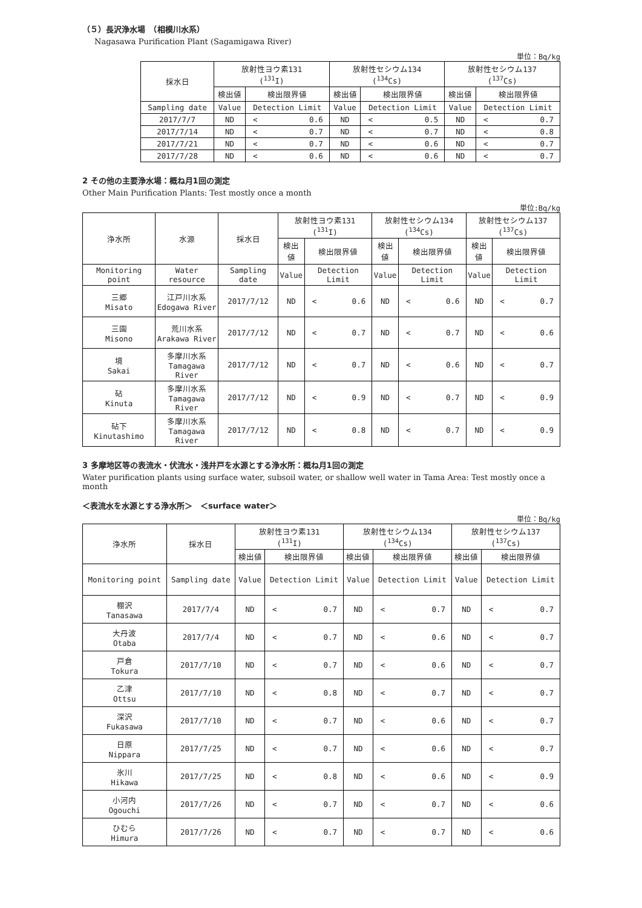（５）長沢浄水場　（相模川水系）
Nagasawa Purification Plant (Sagamigawa River)
単位：Bq/kg
| 採水日 | 放射性ヨウ素131 (<sup>131</sup>I) | | | 放射性セシウム134 (<sup>134</sup>Cs) | | | 放射性セシウム137 (<sup>137</sup>Cs) | | |
| --- | --- | --- | --- | --- | --- | --- | --- | --- | --- |
| | 検出値 | 検出限界値 | | 検出値 | 検出限界値 | | 検出値 | 検出限界値 | |
| Sampling date | Value | Detection Limit | | Value | Detection Limit | | Value | Detection Limit | |
| 2017/7/7 | ND | < | 0.6 | ND | < | 0.5 | ND | < | 0.7 |
| 2017/7/14 | ND | < | 0.7 | ND | < | 0.7 | ND | < | 0.8 |
| 2017/7/21 | ND | < | 0.7 | ND | < | 0.6 | ND | < | 0.7 |
| 2017/7/28 | ND | < | 0.6 | ND | < | 0.6 | ND | < | 0.7 |
2 その他の主要浄水場：概ね月1回の測定
Other Main Purification Plants: Test mostly once a month
単位:Bq/kg
| 浄水所 | 水源 | 採水日 | 放射性ヨウ素131 (<sup>131</sup>I) | | | 放射性セシウム134 (<sup>134</sup>Cs) | | | 放射性セシウム137 (<sup>137</sup>Cs) | | |
| --- | --- | --- | --- | --- | --- | --- | --- | --- | --- | --- | --- |
| | | | 検出値 | 検出限界値 | | 検出値 | 検出限界値 | | 検出値 | 検出限界値 | |
| Monitoring point | Water resource | Sampling date | Value | Detection Limit | | Value | Detection Limit | | Value | Detection Limit | |
| 三郷 Misato | 江戸川水系 Edogawa River | 2017/7/12 | ND | < | 0.6 | ND | < | 0.6 | ND | < | 0.7 |
| 三園 Misono | 荒川水系 Arakawa River | 2017/7/12 | ND | < | 0.7 | ND | < | 0.7 | ND | < | 0.6 |
| 境 Sakai | 多摩川水系 Tamagawa River | 2017/7/12 | ND | < | 0.7 | ND | < | 0.6 | ND | < | 0.7 |
| 砧 Kinuta | 多摩川水系 Tamagawa River | 2017/7/12 | ND | < | 0.9 | ND | < | 0.7 | ND | < | 0.9 |
| 砧下 Kinutashimo | 多摩川水系 Tamagawa River | 2017/7/12 | ND | < | 0.8 | ND | < | 0.7 | ND | < | 0.9 |
3 多摩地区等の表流水・伏流水・浅井戸を水源とする浄水所：概ね月1回の測定
Water purification plants using surface water, subsoil water, or shallow well water in Tama Area: Test mostly once a month
＜表流水を水源とする浄水所＞　＜surface water＞
単位：Bq/kg
| 浄水所 | 採水日 | 放射性ヨウ素131 (<sup>131</sup>I) | | | 放射性セシウム134 (<sup>134</sup>Cs) | | | 放射性セシウム137 (<sup>137</sup>Cs) | | |
| --- | --- | --- | --- | --- | --- | --- | --- | --- | --- | --- |
| | | 検出値 | 検出限界値 | | 検出値 | 検出限界値 | | 検出値 | 検出限界値 | |
| Monitoring point | Sampling date | Value | Detection Limit | | Value | Detection Limit | | Value | Detection Limit | |
| 棚沢 Tanasawa | 2017/7/4 | ND | < | 0.7 | ND | < | 0.7 | ND | < | 0.7 |
| 大丹波 Otaba | 2017/7/4 | ND | < | 0.7 | ND | < | 0.6 | ND | < | 0.7 |
| 戸倉 Tokura | 2017/7/10 | ND | < | 0.7 | ND | < | 0.6 | ND | < | 0.7 |
| 乙津 Ottsu | 2017/7/10 | ND | < | 0.8 | ND | < | 0.7 | ND | < | 0.7 |
| 深沢 Fukasawa | 2017/7/10 | ND | < | 0.7 | ND | < | 0.6 | ND | < | 0.7 |
| 日原 Nippara | 2017/7/25 | ND | < | 0.7 | ND | < | 0.6 | ND | < | 0.7 |
| 氷川 Hikawa | 2017/7/25 | ND | < | 0.8 | ND | < | 0.6 | ND | < | 0.9 |
| 小河内 Ogouchi | 2017/7/26 | ND | < | 0.7 | ND | < | 0.7 | ND | < | 0.6 |
| ひむら Himura | 2017/7/26 | ND | < | 0.7 | ND | < | 0.7 | ND | < | 0.6 |